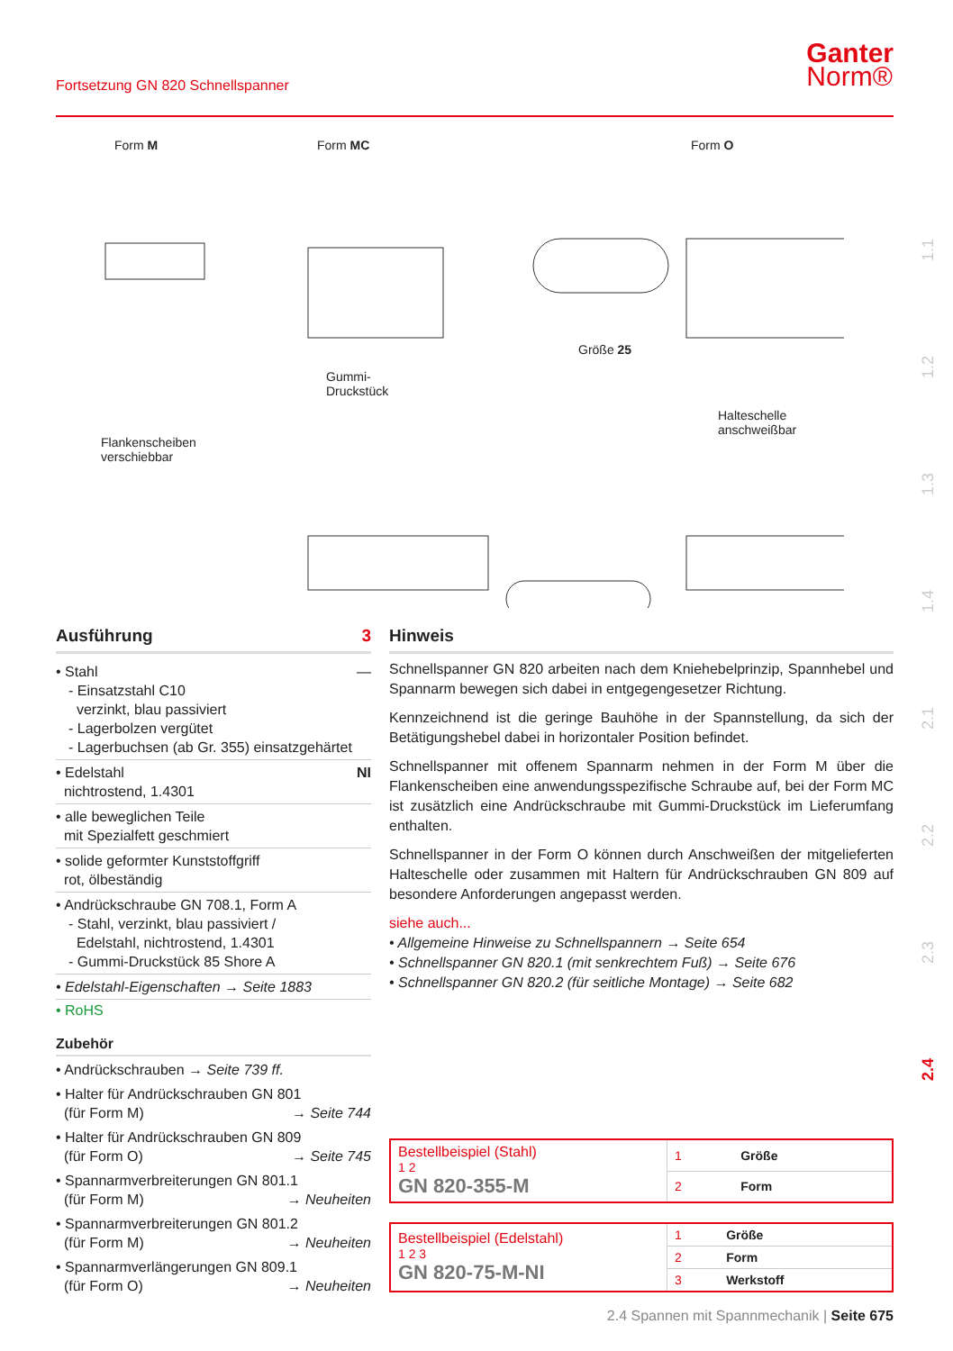Fortsetzung GN 820 Schnellspanner
Ganter
Norm®
Form M Form MC Form O
Gummi-
Druckstück
Größe 25
Flankenscheiben
verschiebbar
Halteschelle
anschweißbar
1.1
1.2
1.3
1.4
2.1
2.2
2.3
2.4
Ausführung 3
• Stahl —
- Einsatzstahl C10
verzinkt, blau passiviert
- Lagerbolzen vergütet
- Lagerbuchsen (ab Gr. 355) einsatzgehärtet
• Edelstahl NI
nichtrostend, 1.4301
• alle beweglichen Teile
mit Spezialfett geschmiert
• solide geformter Kunststoffgriff
rot, ölbeständig
• Andrückschraube GN 708.1, Form A
- Stahl, verzinkt, blau passiviert /
Edelstahl, nichtrostend, 1.4301
- Gummi-Druckstück 85 Shore A
• Edelstahl-Eigenschaften → Seite 1883
• RoHS
Zubehör
• Andrückschrauben → Seite 739 ff.
• Halter für Andrückschrauben GN 801
(für Form M) → Seite 744
• Halter für Andrückschrauben GN 809
(für Form O) → Seite 745
• Spannarmverbreiterungen GN 801.1
(für Form M) → Neuheiten
• Spannarmverbreiterungen GN 801.2
(für Form M) → Neuheiten
• Spannarmverlängerungen GN 809.1
(für Form O) → Neuheiten
Hinweis
Schnellspanner GN 820 arbeiten nach dem Kniehebelprinzip, Spannhebel und Spannarm bewegen sich dabei in entgegengesetzer Richtung.
Kennzeichnend ist die geringe Bauhöhe in der Spannstellung, da sich der Betätigungshebel dabei in horizontaler Position befindet.
Schnellspanner mit offenem Spannarm nehmen in der Form M über die Flankenscheiben eine anwendungsspezifische Schraube auf, bei der Form MC ist zusätzlich eine Andrückschraube mit Gummi-Druckstück im Lieferumfang enthalten.
Schnellspanner in der Form O können durch Anschweißen der mitgelieferten Halteschelle oder zusammen mit Haltern für Andrückschrauben GN 809 auf besondere Anforderungen angepasst werden.
siehe auch...
• Allgemeine Hinweise zu Schnellspannern → Seite 654
• Schnellspanner GN 820.1 (mit senkrechtem Fuß) → Seite 676
• Schnellspanner GN 820.2 (für seitliche Montage) → Seite 682
| Bestellbeispiel (Stahl) 1 2 GN 820-355-M | 1 | Größe |
| | 2 | Form |
| Bestellbeispiel (Edelstahl) 1 2 3 GN 820-75-M-NI | 1 | Größe |
| | 2 | Form |
| | 3 | Werkstoff |
2.4 Spannen mit Spannmechanik | Seite 675